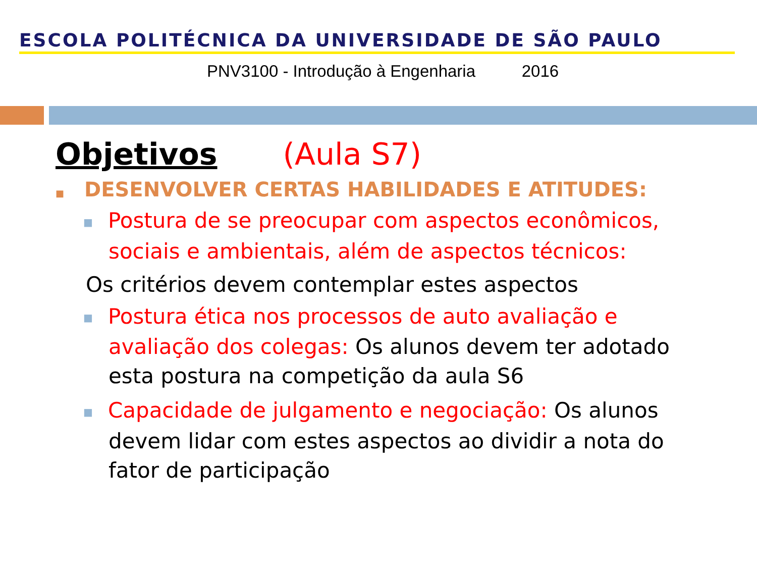ESCOLA POLITÉCNICA DA UNIVERSIDADE DE SÃO PAULO
PNV3100 - Introdução à Engenharia 2016
Objetivos (Aula S7)
■ DESENVOLVER CERTAS HABILIDADES E ATITUDES:
■ Postura de se preocupar com aspectos econômicos, sociais e ambientais, além de aspectos técnicos:
Os critérios devem contemplar estes aspectos
■ Postura ética nos processos de auto avaliação e avaliação dos colegas: Os alunos devem ter adotado esta postura na competição da aula S6
■ Capacidade de julgamento e negociação: Os alunos devem lidar com estes aspectos ao dividir a nota do fator de participação